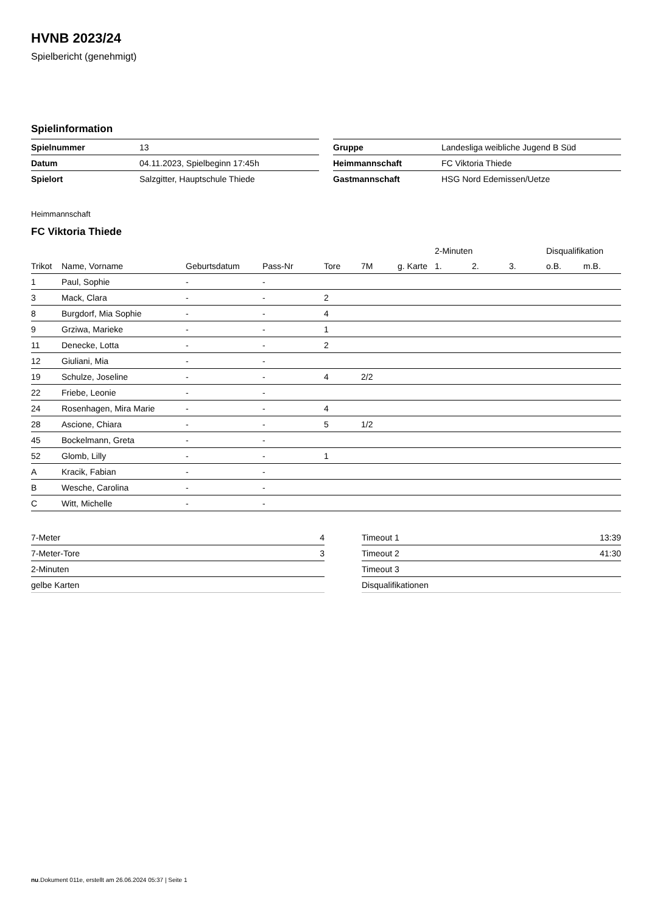HVNB 2023/24
Spielbericht (genehmigt)
Spielinformation
| Spielnummer | 13 |
| Datum | 04.11.2023, Spielbeginn 17:45h |
| Spielort | Salzgitter, Hauptschule Thiede |
| Gruppe | Landesliga weibliche Jugend B Süd |
| Heimmannschaft | FC Viktoria Thiede |
| Gastmannschaft | HSG Nord Edemissen/Uetze |
Heimmannschaft
FC Viktoria Thiede
| | | | | | | | 2-Minuten | | | Disqualifikation | |
| --- | --- | --- | --- | --- | --- | --- | --- | --- | --- | --- | --- |
| Trikot | Name, Vorname | Geburtsdatum | Pass-Nr | Tore | 7M | g. Karte | 1. | 2. | 3. | o.B. | m.B. |
| 1 | Paul, Sophie | - | - | | | | | | | | |
| 3 | Mack, Clara | - | - | 2 | | | | | | | |
| 8 | Burgdorf, Mia Sophie | - | - | 4 | | | | | | | |
| 9 | Grziwa, Marieke | - | - | 1 | | | | | | | |
| 11 | Denecke, Lotta | - | - | 2 | | | | | | | |
| 12 | Giuliani, Mia | - | - | | | | | | | | |
| 19 | Schulze, Joseline | - | - | 4 | 2/2 | | | | | | |
| 22 | Friebe, Leonie | - | - | | | | | | | | |
| 24 | Rosenhagen, Mira Marie | - | - | 4 | | | | | | | |
| 28 | Ascione, Chiara | - | - | 5 | 1/2 | | | | | | |
| 45 | Bockelmann, Greta | - | - | | | | | | | | |
| 52 | Glomb, Lilly | - | - | 1 | | | | | | | |
| A | Kracik, Fabian | - | - | | | | | | | | |
| B | Wesche, Carolina | - | - | | | | | | | | |
| C | Witt, Michelle | - | - | | | | | | | | |
| 7-Meter | 4 |
| 7-Meter-Tore | 3 |
| 2-Minuten | |
| gelbe Karten | |
| Timeout 1 | 13:39 |
| Timeout 2 | 41:30 |
| Timeout 3 | |
| Disqualifikationen | |
nu.Dokument 011e, erstellt am 26.06.2024 05:37 | Seite 1